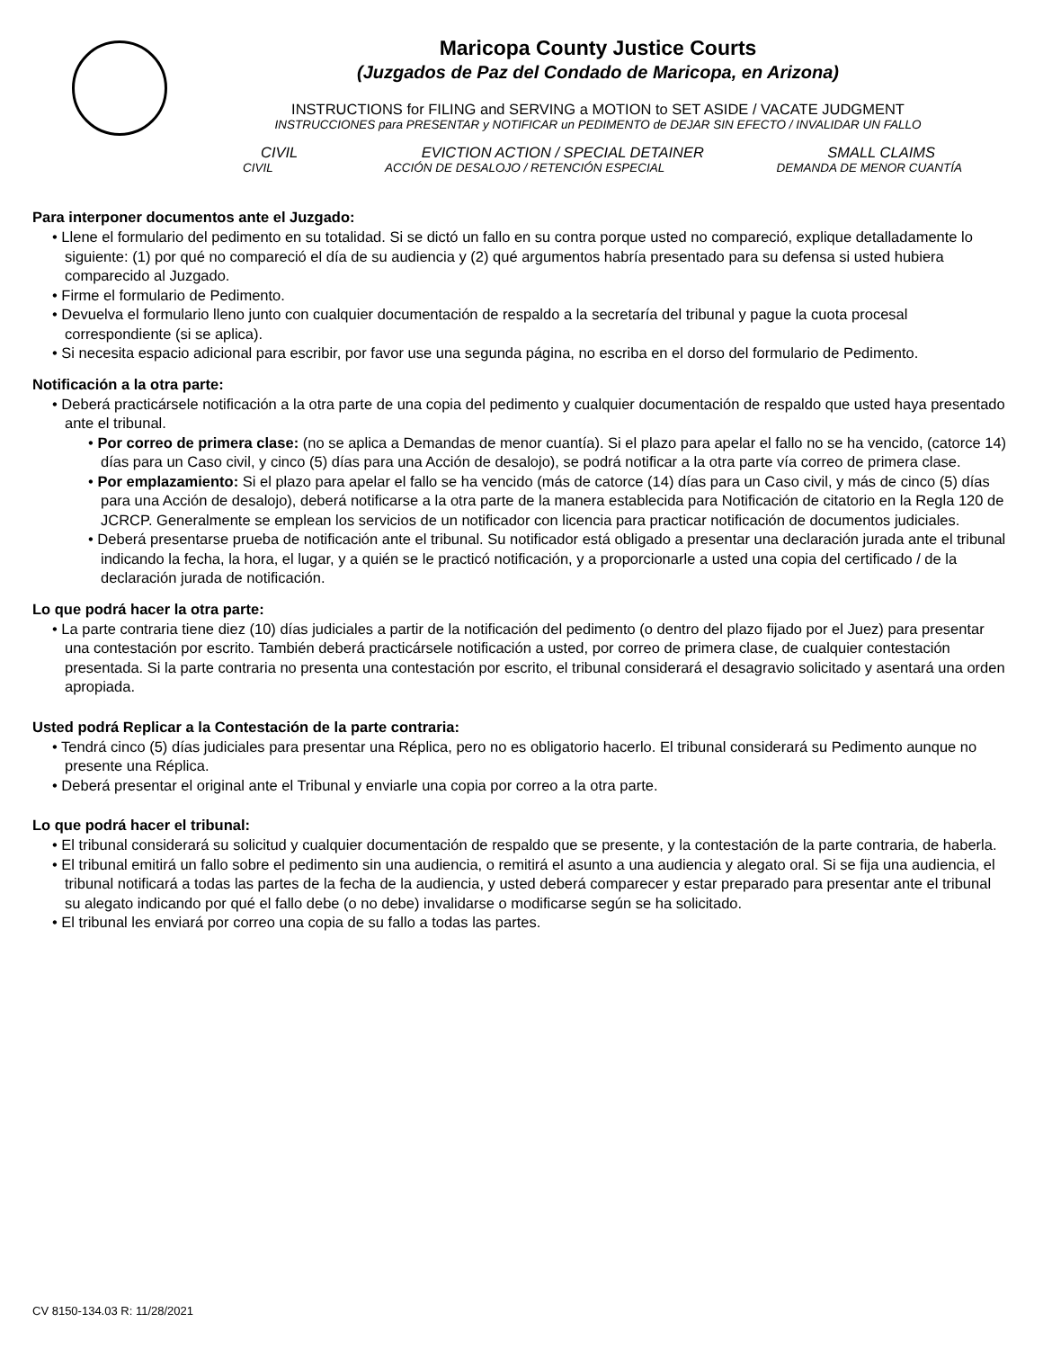Maricopa County Justice Courts
(Juzgados de Paz del Condado de Maricopa, en Arizona)
INSTRUCTIONS for FILING and SERVING a MOTION to SET ASIDE / VACATE JUDGMENT
INSTRUCCIONES para PRESENTAR y NOTIFICAR un PEDIMENTO de DEJAR SIN EFECTO / INVALIDAR UN FALLO
CIVIL EVICTION ACTION / SPECIAL DETAINER SMALL CLAIMS
CIVIL ACCIÓN DE DESALOJO / RETENCIÓN ESPECIAL DEMANDA DE MENOR CUANTÍA
Para interponer documentos ante el Juzgado:
• Llene el formulario del pedimento en su totalidad. Si se dictó un fallo en su contra porque usted no compareció, explique detalladamente lo siguiente: (1) por qué no compareció el día de su audiencia y (2) qué argumentos habría presentado para su defensa si usted hubiera comparecido al Juzgado.
• Firme el formulario de Pedimento.
• Devuelva el formulario lleno junto con cualquier documentación de respaldo a la secretaría del tribunal y pague la cuota procesal correspondiente (si se aplica).
• Si necesita espacio adicional para escribir, por favor use una segunda página, no escriba en el dorso del formulario de Pedimento.
Notificación a la otra parte:
• Deberá practicársele notificación a la otra parte de una copia del pedimento y cualquier documentación de respaldo que usted haya presentado ante el tribunal.
• Por correo de primera clase: (no se aplica a Demandas de menor cuantía). Si el plazo para apelar el fallo no se ha vencido, (catorce 14) días para un Caso civil, y cinco (5) días para una Acción de desalojo), se podrá notificar a la otra parte vía correo de primera clase.
• Por emplazamiento: Si el plazo para apelar el fallo se ha vencido (más de catorce (14) días para un Caso civil, y más de cinco (5) días para una Acción de desalojo), deberá notificarse a la otra parte de la manera establecida para Notificación de citatorio en la Regla 120 de JCRCP. Generalmente se emplean los servicios de un notificador con licencia para practicar notificación de documentos judiciales.
• Deberá presentarse prueba de notificación ante el tribunal. Su notificador está obligado a presentar una declaración jurada ante el tribunal indicando la fecha, la hora, el lugar, y a quién se le practicó notificación, y a proporcionarle a usted una copia del certificado / de la declaración jurada de notificación.
Lo que podrá hacer la otra parte:
• La parte contraria tiene diez (10) días judiciales a partir de la notificación del pedimento (o dentro del plazo fijado por el Juez) para presentar una contestación por escrito. También deberá practicársele notificación a usted, por correo de primera clase, de cualquier contestación presentada. Si la parte contraria no presenta una contestación por escrito, el tribunal considerará el desagravio solicitado y asentará una orden apropiada.
Usted podrá Replicar a la Contestación de la parte contraria:
• Tendrá cinco (5) días judiciales para presentar una Réplica, pero no es obligatorio hacerlo. El tribunal considerará su Pedimento aunque no presente una Réplica.
• Deberá presentar el original ante el Tribunal y enviarle una copia por correo a la otra parte.
Lo que podrá hacer el tribunal:
• El tribunal considerará su solicitud y cualquier documentación de respaldo que se presente, y la contestación de la parte contraria, de haberla.
• El tribunal emitirá un fallo sobre el pedimento sin una audiencia, o remitirá el asunto a una audiencia y alegato oral. Si se fija una audiencia, el tribunal notificará a todas las partes de la fecha de la audiencia, y usted deberá comparecer y estar preparado para presentar ante el tribunal su alegato indicando por qué el fallo debe (o no debe) invalidarse o modificarse según se ha solicitado.
• El tribunal les enviará por correo una copia de su fallo a todas las partes.
CV 8150-134.03 R: 11/28/2021